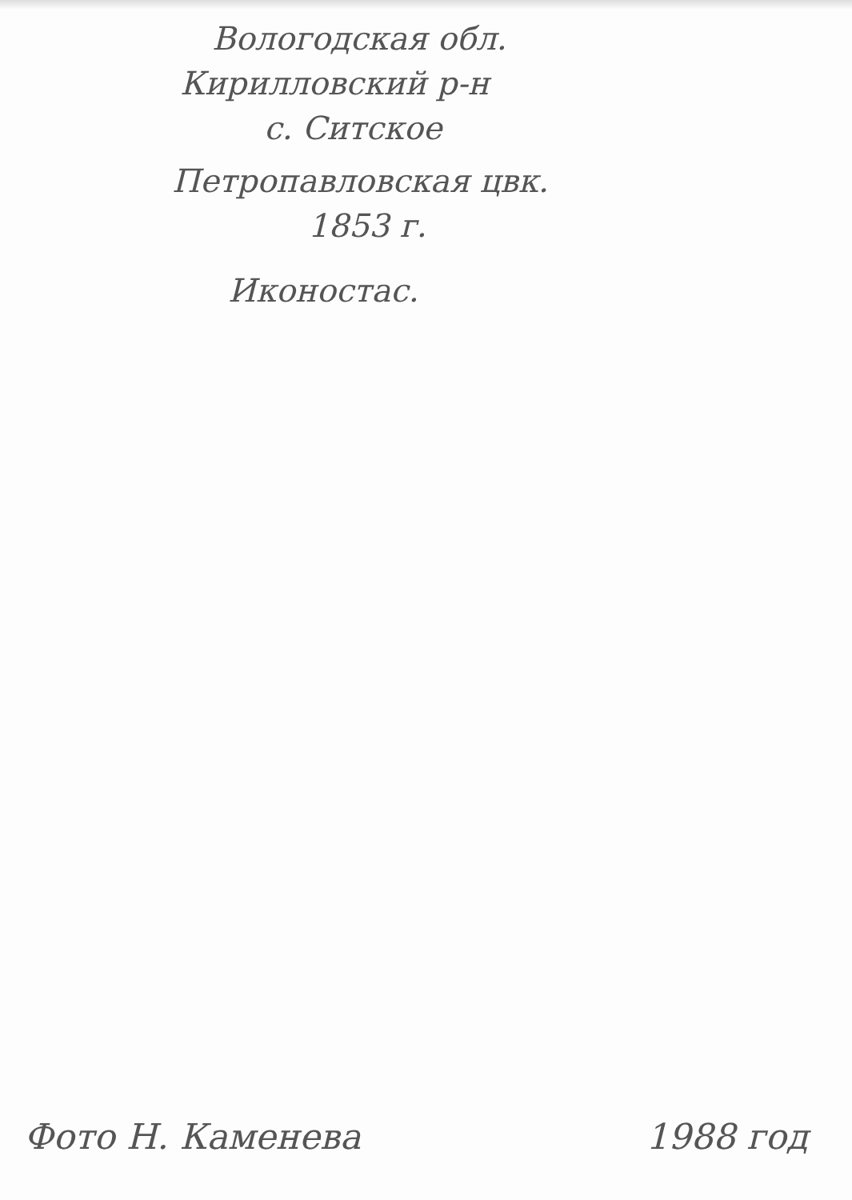Вологодская обл.
Кирилловский р-н
с. Ситское
Петропавловская цвк.
1853 г.
Иконостас.
Фото Н. Каменева 1988 год